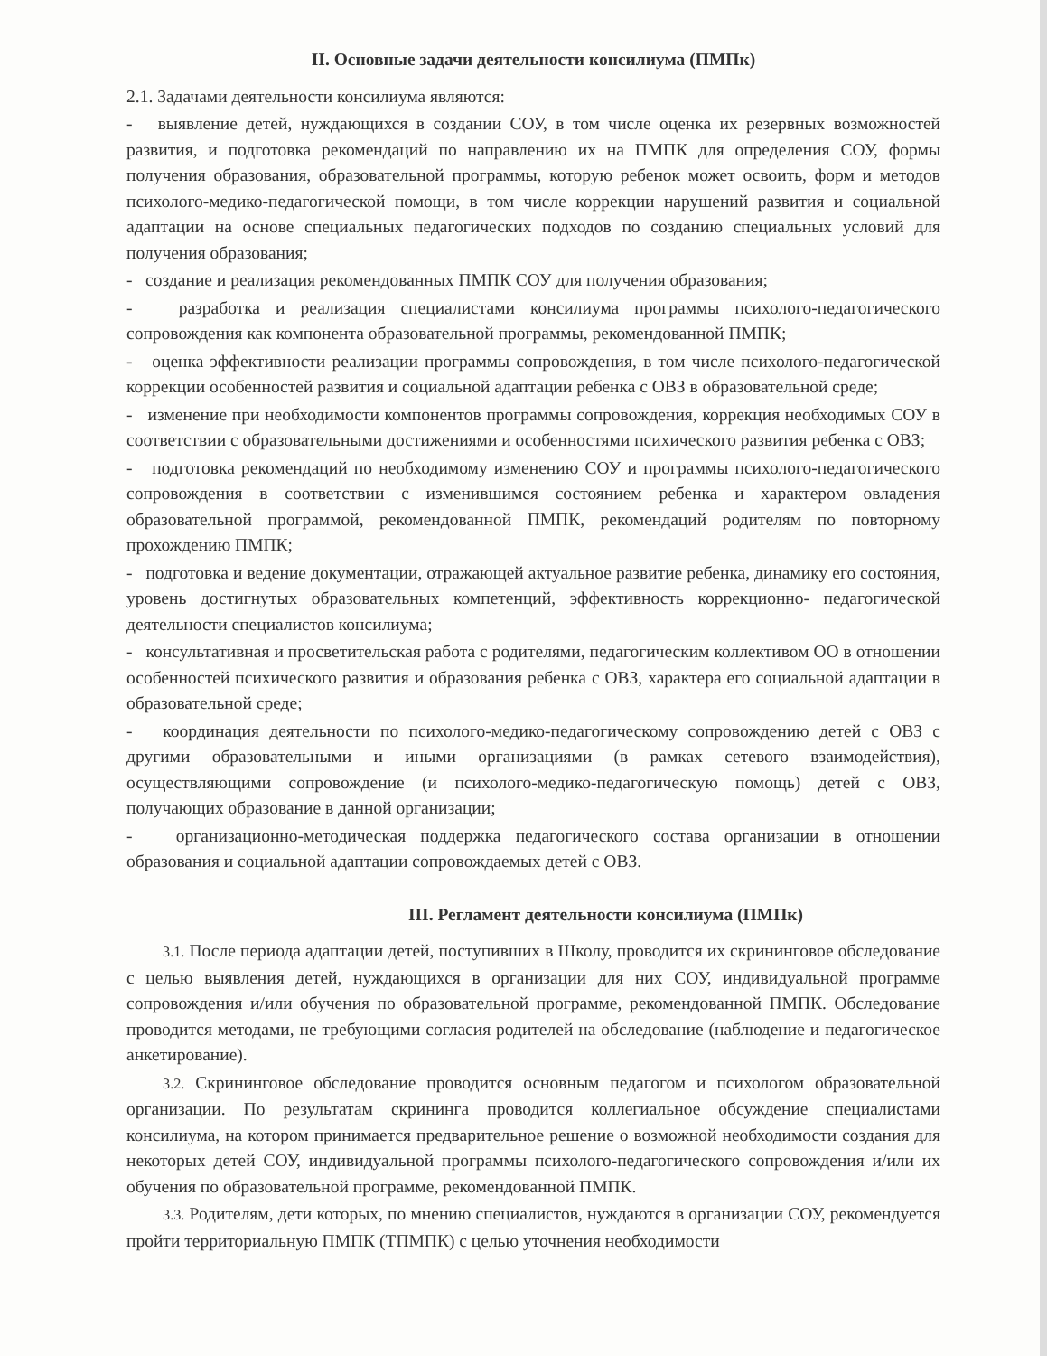II. Основные задачи деятельности консилиума (ПМПк)
2.1. Задачами деятельности консилиума являются:
- выявление детей, нуждающихся в создании СОУ, в том числе оценка их резервных возможностей развития, и подготовка рекомендаций по направлению их на ПМПК для определения СОУ, формы получения образования, образовательной программы, которую ребенок может освоить, форм и методов психолого-медико-педагогической помощи, в том числе коррекции нарушений развития и социальной адаптации на основе специальных педагогических подходов по созданию специальных условий для получения образования;
- создание и реализация рекомендованных ПМПК СОУ для получения образования;
- разработка и реализация специалистами консилиума программы психолого-педагогического сопровождения как компонента образовательной программы, рекомендованной ПМПК;
- оценка эффективности реализации программы сопровождения, в том числе психолого-педагогической коррекции особенностей развития и социальной адаптации ребенка с ОВЗ в образовательной среде;
- изменение при необходимости компонентов программы сопровождения, коррекция необходимых СОУ в соответствии с образовательными достижениями и особенностями психического развития ребенка с ОВЗ;
- подготовка рекомендаций по необходимому изменению СОУ и программы психолого-педагогического сопровождения в соответствии с изменившимся состоянием ребенка и характером овладения образовательной программой, рекомендованной ПМПК, рекомендаций родителям по повторному прохождению ПМПК;
- подготовка и ведение документации, отражающей актуальное развитие ребенка, динамику его состояния, уровень достигнутых образовательных компетенций, эффективность коррекционно- педагогической деятельности специалистов консилиума;
- консультативная и просветительская работа с родителями, педагогическим коллективом ОО в отношении особенностей психического развития и образования ребенка с ОВЗ, характера его социальной адаптации в образовательной среде;
- координация деятельности по психолого-медико-педагогическому сопровождению детей с ОВЗ с другими образовательными и иными организациями (в рамках сетевого взаимодействия), осуществляющими сопровождение (и психолого-медико-педагогическую помощь) детей с ОВЗ, получающих образование в данной организации;
- организационно-методическая поддержка педагогического состава организации в отношении образования и социальной адаптации сопровождаемых детей с ОВЗ.
III. Регламент деятельности консилиума (ПМПк)
3.1. После периода адаптации детей, поступивших в Школу, проводится их скрининговое обследование с целью выявления детей, нуждающихся в организации для них СОУ, индивидуальной программе сопровождения и/или обучения по образовательной программе, рекомендованной ПМПК. Обследование проводится методами, не требующими согласия родителей на обследование (наблюдение и педагогическое анкетирование).
3.2. Скрининговое обследование проводится основным педагогом и психологом образовательной организации. По результатам скрининга проводится коллегиальное обсуждение специалистами консилиума, на котором принимается предварительное решение о возможной необходимости создания для некоторых детей СОУ, индивидуальной программы психолого-педагогического сопровождения и/или их обучения по образовательной программе, рекомендованной ПМПК.
3.3. Родителям, дети которых, по мнению специалистов, нуждаются в организации СОУ, рекомендуется пройти территориальную ПМПК (ТПМПК) с целью уточнения необходимости